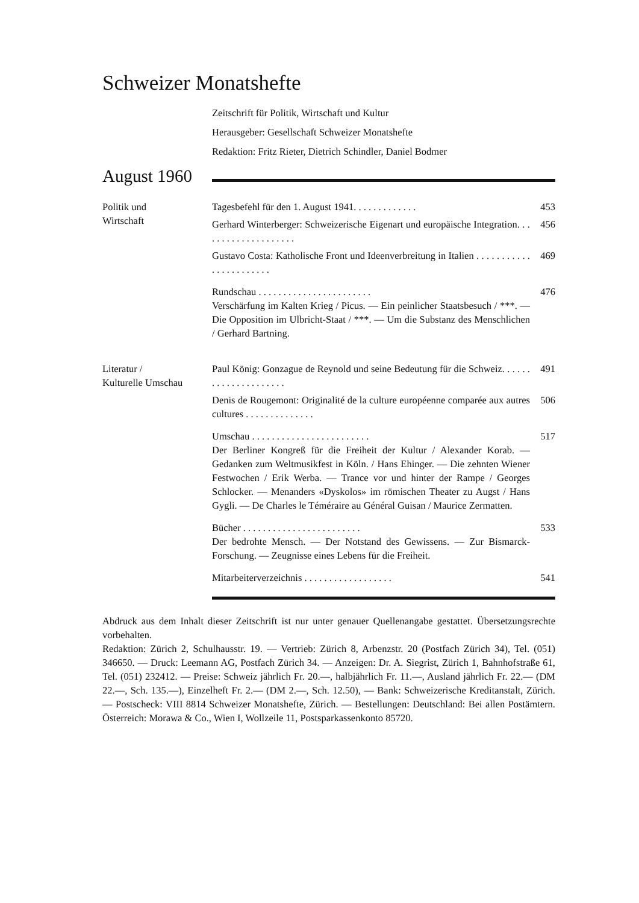Schweizer Monatshefte
Zeitschrift für Politik, Wirtschaft und Kultur
Herausgeber: Gesellschaft Schweizer Monatshefte
Redaktion: Fritz Rieter, Dietrich Schindler, Daniel Bodmer
August 1960
Politik und
Wirtschaft
Tagesbefehl für den 1. August 1941. . . . . . . . . . . . .
453
Gerhard Winterberger: Schweizerische Eigenart und europäische Integration. . . . . . . . . . . . . . . . . . . .
456
Gustavo Costa: Katholische Front und Ideenverbreitung in Italien . . . . . . . . . . . . . . . . . . . . . . .
469
Rundschau . . . . . . . . . . . . . . . . . . . . . . .
Verschärfung im Kalten Krieg / Picus. — Ein peinlicher Staatsbesuch / ***. — Die Opposition im Ulbricht-Staat / ***. — Um die Substanz des Menschlichen / Gerhard Bartning.
476
Literatur /
Kulturelle Umschau
Paul König: Gonzague de Reynold und seine Bedeutung für die Schweiz. . . . . . . . . . . . . . . . . . . . .
491
Denis de Rougemont: Originalité de la culture européenne comparée aux autres cultures . . . . . . . . . . . . . .
506
Umschau . . . . . . . . . . . . . . . . . . . . . . . .
Der Berliner Kongreß für die Freiheit der Kultur / Alexander Korab. — Gedanken zum Weltmusikfest in Köln. / Hans Ehinger. — Die zehnten Wiener Festwochen / Erik Werba. — Trance vor und hinter der Rampe / Georges Schlocker. — Menanders «Dyskolos» im römischen Theater zu Augst / Hans Gygli. — De Charles le Téméraire au Général Guisan / Maurice Zermatten.
517
Bücher . . . . . . . . . . . . . . . . . . . . . . . .
Der bedrohte Mensch. — Der Notstand des Gewissens. — Zur Bismarck-Forschung. — Zeugnisse eines Lebens für die Freiheit.
533
Mitarbeiterverzeichnis . . . . . . . . . . . . . . . . . .
541
Abdruck aus dem Inhalt dieser Zeitschrift ist nur unter genauer Quellenangabe gestattet. Übersetzungsrechte vorbehalten.
Redaktion: Zürich 2, Schulhausstr. 19. — Vertrieb: Zürich 8, Arbenzstr. 20 (Postfach Zürich 34), Tel. (051) 346650. — Druck: Leemann AG, Postfach Zürich 34. — Anzeigen: Dr. A. Siegrist, Zürich 1, Bahnhofstraße 61, Tel. (051) 232412. — Preise: Schweiz jährlich Fr. 20.—, halbjährlich Fr. 11.—, Ausland jährlich Fr. 22.— (DM 22.—, Sch. 135.—), Einzelheft Fr. 2.— (DM 2.—, Sch. 12.50), — Bank: Schweizerische Kreditanstalt, Zürich. — Postscheck: VIII 8814 Schweizer Monatshefte, Zürich. — Bestellungen: Deutschland: Bei allen Postämtern. Österreich: Morawa & Co., Wien I, Wollzeile 11, Postsparkassenkonto 85720.